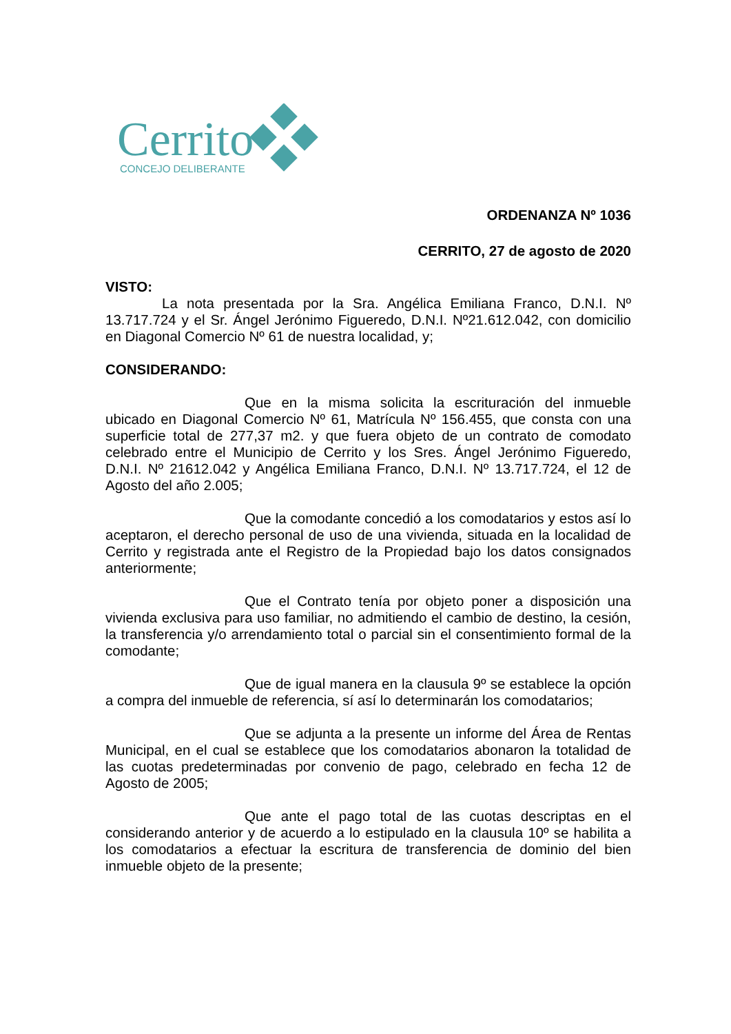Cerrito
CONCEJO DELIBERANTE
ORDENANZA Nº 1036
CERRITO, 27 de agosto de 2020
VISTO:
La nota presentada por la Sra. Angélica Emiliana Franco, D.N.I. Nº 13.717.724 y el Sr. Ángel Jerónimo Figueredo, D.N.I. Nº21.612.042, con domicilio en Diagonal Comercio Nº 61 de nuestra localidad, y;
CONSIDERANDO:
Que en la misma solicita la escrituración del inmueble ubicado en Diagonal Comercio Nº 61, Matrícula Nº 156.455, que consta con una superficie total de 277,37 m2. y que fuera objeto de un contrato de comodato celebrado entre el Municipio de Cerrito y los Sres. Ángel Jerónimo Figueredo, D.N.I. Nº 21612.042 y Angélica Emiliana Franco, D.N.I. Nº 13.717.724, el 12 de Agosto del año 2.005;
Que la comodante concedió a los comodatarios y estos así lo aceptaron, el derecho personal de uso de una vivienda, situada en la localidad de Cerrito y registrada ante el Registro de la Propiedad bajo los datos consignados anteriormente;
Que el Contrato tenía por objeto poner a disposición una vivienda exclusiva para uso familiar, no admitiendo el cambio de destino, la cesión, la transferencia y/o arrendamiento total o parcial sin el consentimiento formal de la comodante;
Que de igual manera en la clausula 9º se establece la opción a compra del inmueble de referencia, sí así lo determinarán los comodatarios;
Que se adjunta a la presente un informe del Área de Rentas Municipal, en el cual se establece que los comodatarios abonaron la totalidad de las cuotas predeterminadas por convenio de pago, celebrado en fecha 12 de Agosto de 2005;
Que ante el pago total de las cuotas descriptas en el considerando anterior y de acuerdo a lo estipulado en la clausula 10º se habilita a los comodatarios a efectuar la escritura de transferencia de dominio del bien inmueble objeto de la presente;